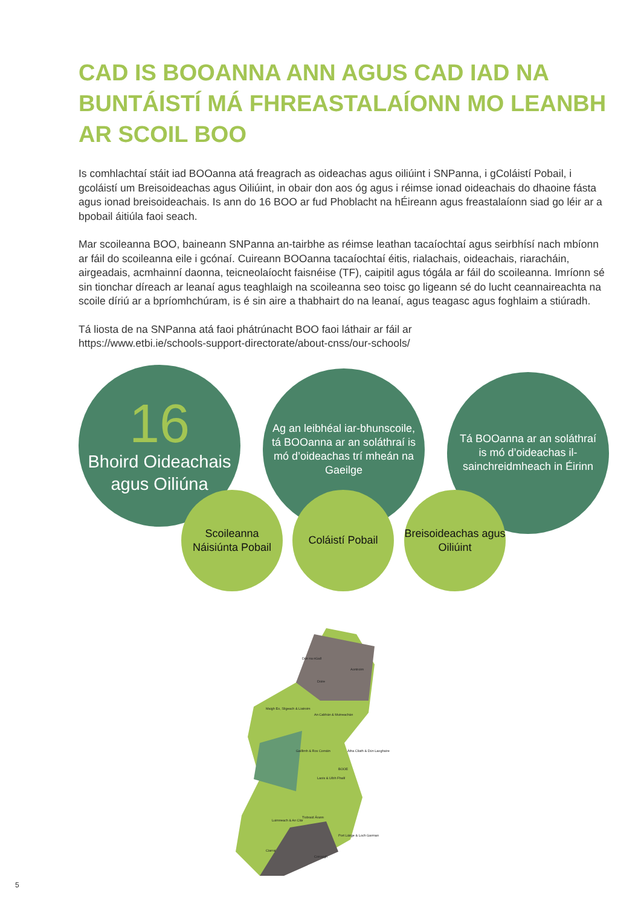CAD IS BOOANNA ANN AGUS CAD IAD NA BUNTÁISTÍ MÁ FHREASTALAÍONN MO LEANBH AR SCOIL BOO
Is comhlachtaí stáit iad BOOanna atá freagrach as oideachas agus oiliúint i SNPanna, i gColáistí Pobail, i gcoláistí um Breisoideachas agus Oiliúint, in obair don aos óg agus i réimse ionad oideachais do dhaoine fásta agus ionad breisoideachais. Is ann do 16 BOO ar fud Phoblacht na hÉireann agus freastalaíonn siad go léir ar a bpobail áitiúla faoi seach.
Mar scoileanna BOO, baineann SNPanna an-tairbhe as réimse leathan tacaíochtaí agus seirbhísí nach mbíonn ar fáil do scoileanna eile i gcónaí. Cuireann BOOanna tacaíochtaí éitis, rialachais, oideachais, riaracháin, airgeadais, acmhainní daonna, teicneolaíocht faisnéise (TF), caipitil agus tógála ar fáil do scoileanna. Imríonn sé sin tionchar díreach ar leanaí agus teaghlaigh na scoileanna seo toisc go ligeann sé do lucht ceannaireachta na scoile díriú ar a bpríomhchúram, is é sin aire a thabhairt do na leanaí, agus teagasc agus foghlaim a stiúradh.
Tá liosta de na SNPanna atá faoi phátrúnacht BOO faoi láthair ar fáil ar
https://www.etbi.ie/schools-support-directorate/about-cnss/our-schools/
16
Bhoird Oideachais agus Oiliúna
Ag an leibhéal iar-bhunscoile, tá BOOanna ar an soláthraí is mó d’oideachas trí mheán na Gaeilge
Tá BOOanna ar an soláthraí is mó d’oideachas il-sainchreidmheach in Éirinn
Scoileanna Náisiúnta Pobail
Coláistí Pobail
Breisoideachas agus Oiliúint
Dún na nGall
Aontroim
Doire
Maigh Eo, Sligeach & Liatroim
An Cabhán & Muineachán
Gaillimh & Ros Comáin
Tiobraid Árann
Luimneach & An Clár
Átha Cliath & Dún Laoghaire
Corcaigh
Ciarraí
Port Láirge & Loch Garman
Laois & Uíbh Fhailí
BOOE
5